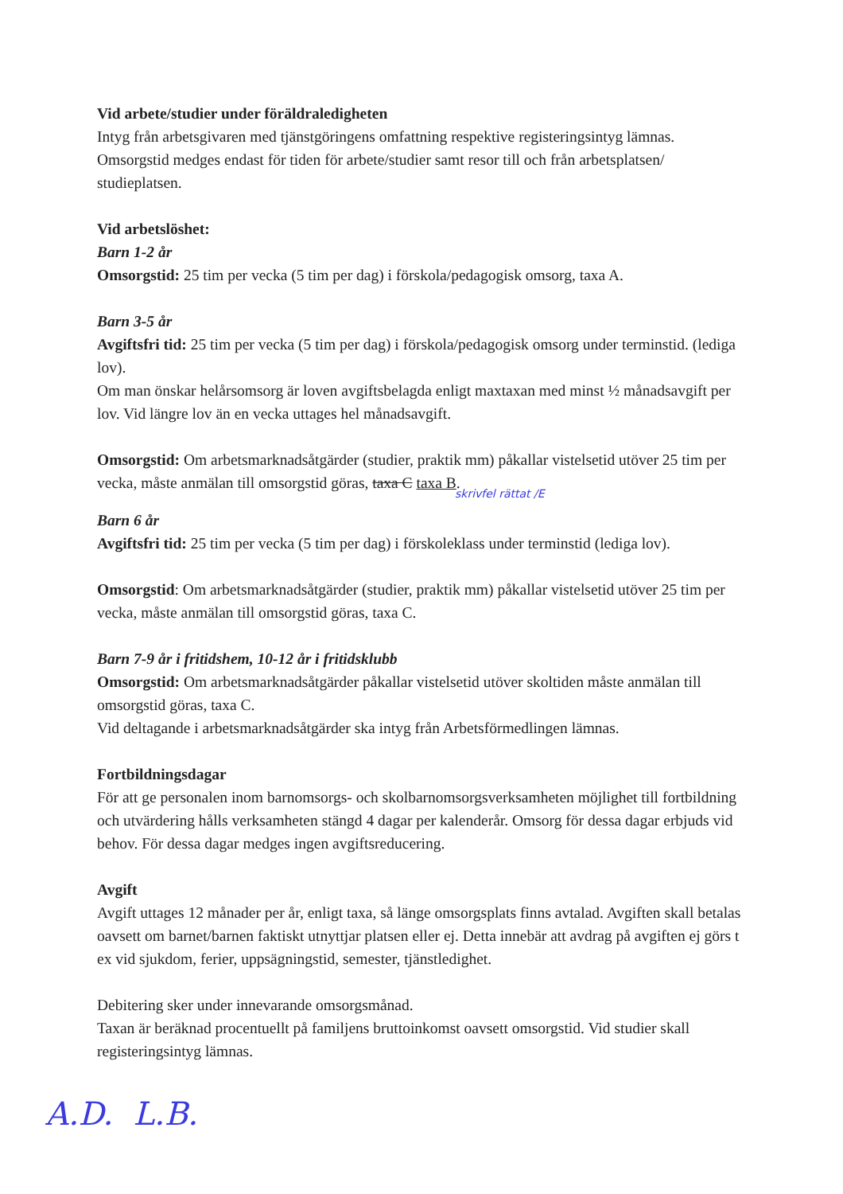Vid arbete/studier under föräldraledigheten
Intyg från arbetsgivaren med tjänstgöringens omfattning respektive registeringsintyg lämnas. Omsorgstid medges endast för tiden för arbete/studier samt resor till och från arbetsplatsen/ studieplatsen.
Vid arbetslöshet:
Barn 1-2 år
Omsorgstid: 25 tim per vecka (5 tim per dag) i förskola/pedagogisk omsorg, taxa A.
Barn 3-5 år
Avgiftsfri tid: 25 tim per vecka (5 tim per dag) i förskola/pedagogisk omsorg under terminstid. (lediga lov).
Om man önskar helårsomsorg är loven avgiftsbelagda enligt maxtaxan med minst ½ månadsavgift per lov. Vid längre lov än en vecka uttages hel månadsavgift.
Omsorgstid: Om arbetsmarknadsåtgärder (studier, praktik mm) påkallar vistelsetid utöver 25 tim per vecka, måste anmälan till omsorgstid göras, taxa C taxa B.
skrivfel rättat /E
Barn 6 år
Avgiftsfri tid: 25 tim per vecka (5 tim per dag) i förskoleklass under terminstid (lediga lov).
Omsorgstid: Om arbetsmarknadsåtgärder (studier, praktik mm) påkallar vistelsetid utöver 25 tim per vecka, måste anmälan till omsorgstid göras, taxa C.
Barn 7-9 år i fritidshem, 10-12 år i fritidsklubb
Omsorgstid: Om arbetsmarknadsåtgärder påkallar vistelsetid utöver skoltiden måste anmälan till omsorgstid göras, taxa C.
Vid deltagande i arbetsmarknadsåtgärder ska intyg från Arbetsförmedlingen lämnas.
Fortbildningsdagar
För att ge personalen inom barnomsorgs- och skolbarnomsorgsverksamheten möjlighet till fortbildning och utvärdering hålls verksamheten stängd 4 dagar per kalenderår. Omsorg för dessa dagar erbjuds vid behov. För dessa dagar medges ingen avgiftsreducering.
Avgift
Avgift uttages 12 månader per år, enligt taxa, så länge omsorgsplats finns avtalad. Avgiften skall betalas oavsett om barnet/barnen faktiskt utnyttjar platsen eller ej. Detta innebär att avdrag på avgiften ej görs t ex vid sjukdom, ferier, uppsägningstid, semester, tjänstledighet.
Debitering sker under innevarande omsorgsmånad.
Taxan är beräknad procentuellt på familjens bruttoinkomst oavsett omsorgstid. Vid studier skall registeringsintyg lämnas.
A.D. L.B.